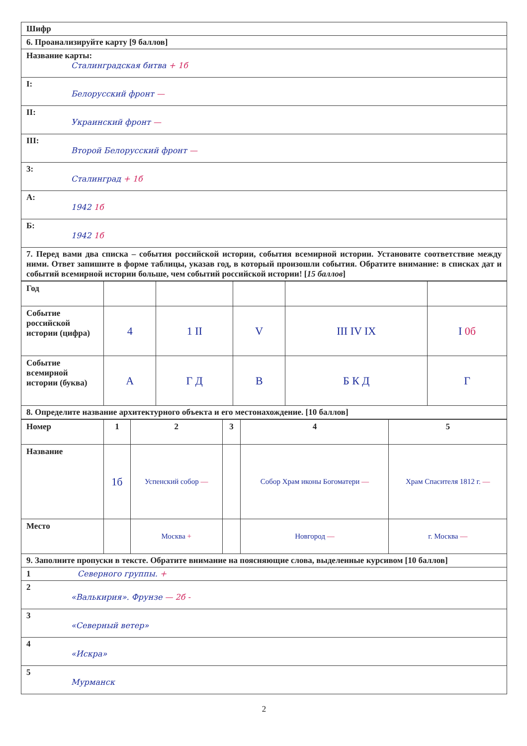Шифр
6. Проанализируйте карту [9 баллов]
Название карты:
Сталинградская битва + 1б
I:
Белорусский фронт —
II:
Украинский фронт —
III:
Второй Белорусский фронт —
3:
Сталинград + 1б
А:
1942 1б
Б:
1942 1б
7. Перед вами два списка – события российской истории, события всемирной истории. Установите соответствие между ними. Ответ запишите в форме таблицы, указав год, в который произошли события. Обратите внимание: в списках дат и событий всемирной истории больше, чем событий российской истории! [15 баллов]
| Год | | | | | |
| Событие российской истории (цифра) | 4 | 1 II | V | III IV IX | I 0б |
| Событие всемирной истории (буква) | А | Г Д | В | Б К Д | Г |
8. Определите название архитектурного объекта и его местонахождение. [10 баллов]
| Номер | 1 | 2 | 3 | 4 | 5 |
| Название | 1б | Успенский собор — | | Собор Храм иконы Богоматери — | Храм Спасителя 1812 г. — |
| Место | | Москва + | | Новгород — | г. Москва — |
9. Заполните пропуски в тексте. Обратите внимание на поясняющие слова, выделенные курсивом [10 баллов]
1 Северного группы. +
2
«Валькирия». Фрунзе — 2б -
3
«Северный ветер»
4
«Искра»
5
Мурманск
2